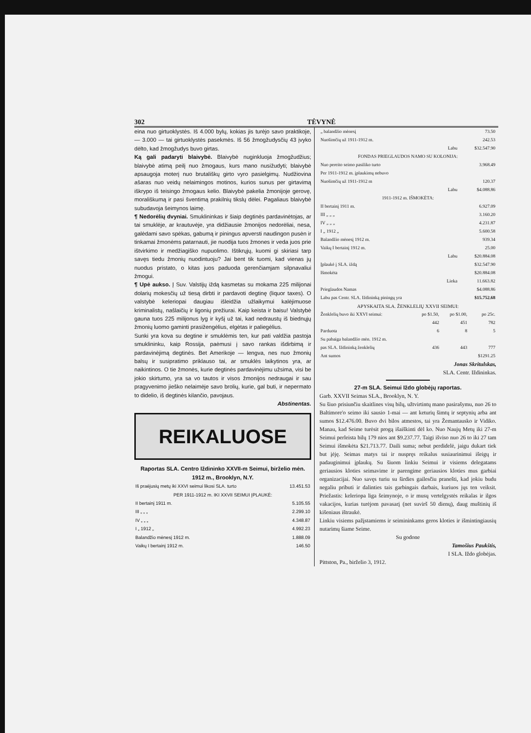302 TĖVYNĖ
eina nuo girtuoklystės. Iš 4.000 bylų, kokias jis turėjo savo praktikoje, — 3.000 — tai girtuoklystės pasekmės. Iš 56 žmogžudysčių 43 įvyko dėlto, kad žmogžudys buvo girtas.
Ką gali padaryti blaivybė. Blaivybė nuginkluoja žmogžudžius; blaivybė atimą peilį nuo žmogaus, kurs mano nusižudyti; blaivybė apsaugoja moterį nuo brutališkų girto vyro pasielgimų. Nudžiovina ašaras nuo veidų nelaimingos motinos, kurios sunus per girtavimą iškrypo iš teisingo žmogaus kelio. Blaivybė pakelia žmonijoje gerovę, morališkumą ir pasi šventimą prakilnių tikslų dėlei. Pagaliaus blaivybė subudavoja šeimynos laimę.
¶ Nedorėlių dvyniai. Smuklininkas ir šiaip degtinės pardavinėtojas, ar tai smuklėje, ar krautuvėje, yra didžiausie žmonijos nedorėliai, nesa, galėdami savo spėkas, gabumą ir piningus apversti naudingon pusėn ir tinkamai žmonėms patarnauti, jie nuodija tuos žmones ir veda juos prie ištvirkimo ir medžiagiško nupuolimo. Ištikrųjų, kuomi gi skiriasi tarp savęs tiedu žmonių nuodintuoju? Jai bent tik tuomi, kad vienas jų nuodus pristato, o kitas juos paduoda gerenčiamjam silpnavaliui žmogui.
¶ Upė aukso. Į Suv. Valstijų iždą kasmetas su mokama 225 milijonai dolarių mokesčių už tiesą dirbti ir pardavoti degtinę (liquor taxes). O valstybė keleriopai daugiau išleidžia užlaikymui kalėjimuose kriminalistų, našlaičių ir ligonių prežiurai. Kaip keista ir baisu! Valstybė gauna tuos 225 milijonus lyg ir kyšį už tai, kad nedraustų iš biednųjų žmonių luomo gaminti prasižengėlius, elgėtas ir paliegėlius.
Sunki yra kova su degtine ir smuklėmis ten, kur pati valdžia pastoja smuklininku, kaip Rossija, paėmusi į savo rankas išdirbimą ir pardavinėjimą degtinės. Bet Amerikoje — lengva, nes nuo žmonių balsų ir susipratimo priklauso tai, ar smuklės laikytinos yra, ar naikintinos. O tie žmonės, kurie degtinės pardavinėjimu užsima, visi be jokio skirtumo, yra sa vo tautos ir visos žmonijos nedraugai ir sau pragyvenimo jieško nelaimėje savo brolių, kurie, gal buti, ir nepermato to didelio, iš degtinės kilančio, pavojaus.
Abstinentas.
REIKALUOSE
Raportas SLA. Centro Iždininko XXVII-m Seimui, birželio mėn. 1912 m., Brooklyn, N.Y.
| Iš praėjusių metų iki XXVI seimui likosi SLA. turto | 13.451.53 |
| PER 1911-1912 m. IKI XXVII SEIMUI ĮPLAUKĖ: | |
| II bertainį 1911 m. | 5.105.55 |
| III „ „ „ | 2.299.10 |
| IV „ „ „ | 4.348.87 |
| I „ 1912 „ | 4.992.23 |
| Balandžio mėnesį 1912 m. | 1.888.09 |
| Vaikų I bertainį 1912 m. | 146.50 |
| „ balandžio mėnesį | | 73.50 |
| Nuošimčių už 1911-1912 m. | | 242.53 |
| | Labu | $32.547.90 |
| FONDAS PRIEGLAUDOS NAMO SU KOLONIJA: | | |
| Nuo pereito seimo pasiliko turto | | 3.968.49 |
| Per 1911-1912 m. įplaukimų nebuvo | | |
| Nuošimčių už 1911-1912 m | | 120.37 |
| | Labu | $4.088.86 |
| 1911-1912 m. IŠMOKĖTA: | | |
| II bertainį 1911 m. | | 6.927.09 |
| III „ „ „ | | 3.160.20 |
| IV „ „ „ | | 4.231.87 |
| I „ 1912 „ | | 5.600.58 |
| Balandžio mėnesį 1912 m. | | 939.34 |
| Vaikų I bertainį 1912 m. | | 25.00 |
| | Labu | $20.884.08 |
| Įplaukė į SLA. iždą | | $32.547.90 |
| Išmokėta | | $20.884.08 |
| | Lieka | 11.663.82 |
| Prieglaudos Namas | | $4.088.86 |
| Labu pas Centr. SLA. Iždininką piningų yra | | $15.752.68 |
APYSKAITA SLA. ŽENKLELIŲ XXVII SEIMUI:
| Ženklelių buvo iki XXVI seimui: | po $1.50, | po $1.00, | po 25c. |
| | 442 | 451 | 782 |
| Parduota | 6 | 8 | 5 |
| Su pabaiga balandžio mėn. 1912 m. | | | |
| pas SLA. Iždininką ženklelių | 436 | 443 | 777 |
| Ant sumos | | | $1291.25 |
Jonas Skritulskas,
SLA. Centr. Iždininkas.
27-m SLA. Seimui Iždo globėjų raportas.
Garb. XXVII Seimas SLA., Brooklyn, N. Y.
Su šiuo prisiunčiu skaitlines visų bilų, užtvirtintų mano pasirašymu, nuo 26 to Baltimore'o seimo iki sausio 1-mai — ant keturių šimtų ir septynių arba ant sumos $12.476.00. Buvo dvi bilos atmestos, tai yra Žemantausko ir Vidiko. Manau, kad Seime turėsit progą išaiškinti dėl ko. Nuo Naujų Metų iki 27-m Seimui perleista bilų 179 nios ant $9.237.77. Taigi išviso nuo 26 to iki 27 tam Seimui išmokėta $21.713.77. Daili suma; nebut perdidelė, jaigu dukart tiek but įėję. Seimas matys tai ir nuspręs reikalus susiaurinimui išeigų ir padauginimui įplaukų. Su šiuom linkiu Seimui ir visiems delegatams geriausios kloties seimavime ir parengime geriausios kloties mus garbiai organizacijai. Nuo savęs turiu su širdies gailesčiu pranešti, kad jokiu budu negaliu pributi ir dalinties tais garbingais darbais, kuriuos jųs ten veiksit. Priežastis: keleriopa liga šeimynoje, o ir musų vertelgystės reikalas ir ilgos vakacijos, kurias turėjom pavasarį (net suvirš 50 dienų), daug muštinių iš kišeniaus ištraukė.
Linkiu visiems pažįstamiems ir seimininkams geros kloties ir išmintingiausių nutarimų šiame Seime.
Su godone
Tamošius Paukštis,
I SLA. Iždo globėjas.
Pittston, Pa., birželio 3, 1912.